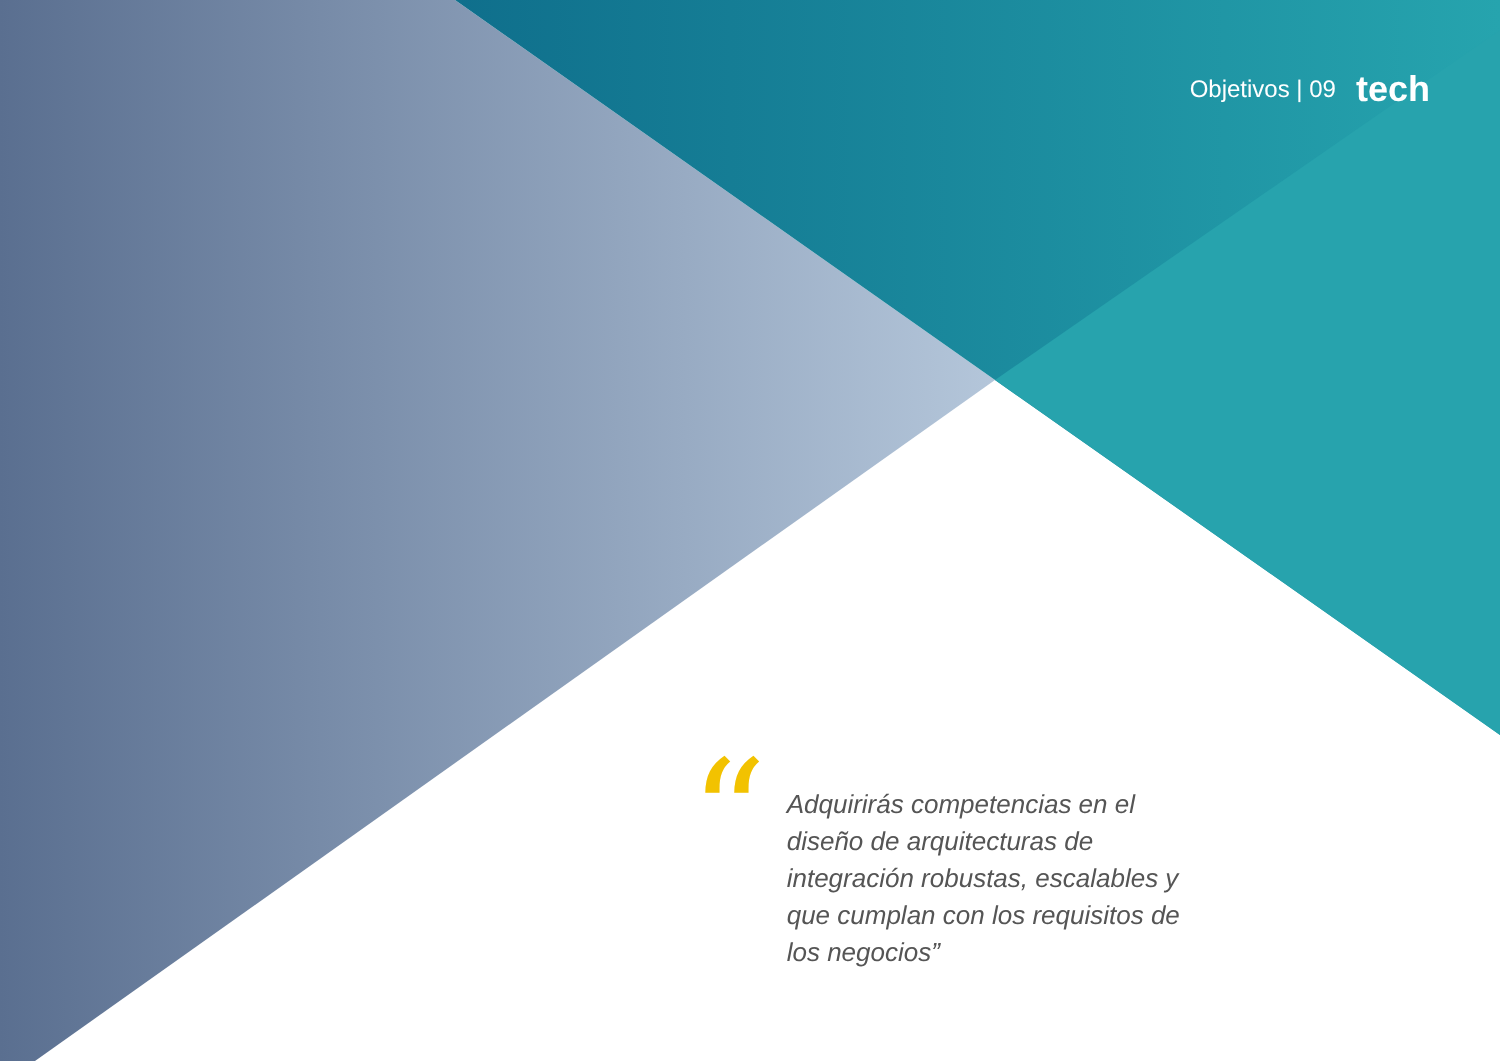Objetivos | 09 tech
“
Adquirirás competencias en el diseño de arquitecturas de integración robustas, escalables y que cumplan con los requisitos de los negocios”